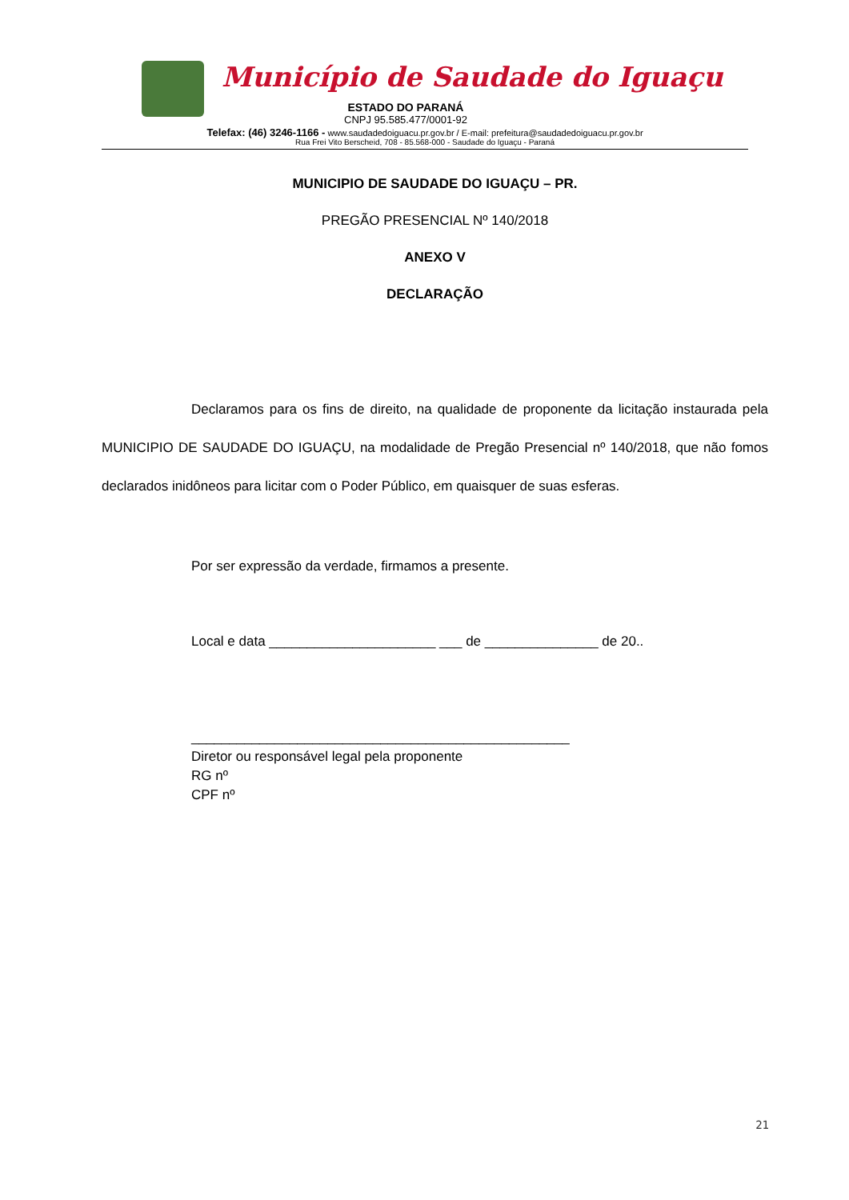Município de Saudade do Iguaçu
ESTADO DO PARANÁ
CNPJ 95.585.477/0001-92
Telefax: (46) 3246-1166 - www.saudadedoiguacu.pr.gov.br / E-mail: prefeitura@saudadedoiguacu.pr.gov.br
Rua Frei Vito Berscheid, 708 - 85.568-000 - Saudade do Iguaçu - Paraná
MUNICIPIO DE SAUDADE DO IGUAÇU – PR.
PREGÃO PRESENCIAL Nº 140/2018
ANEXO V
DECLARAÇÃO
Declaramos para os fins de direito, na qualidade de proponente da licitação instaurada pela MUNICIPIO DE SAUDADE DO IGUAÇU, na modalidade de Pregão Presencial nº 140/2018, que não fomos declarados inidôneos para licitar com o Poder Público, em quaisquer de suas esferas.
Por ser expressão da verdade, firmamos a presente.
Local e data ______________________ ___ de _______________ de 20..
__________________________________________________
Diretor ou responsável legal pela proponente
RG nº
CPF nº
21